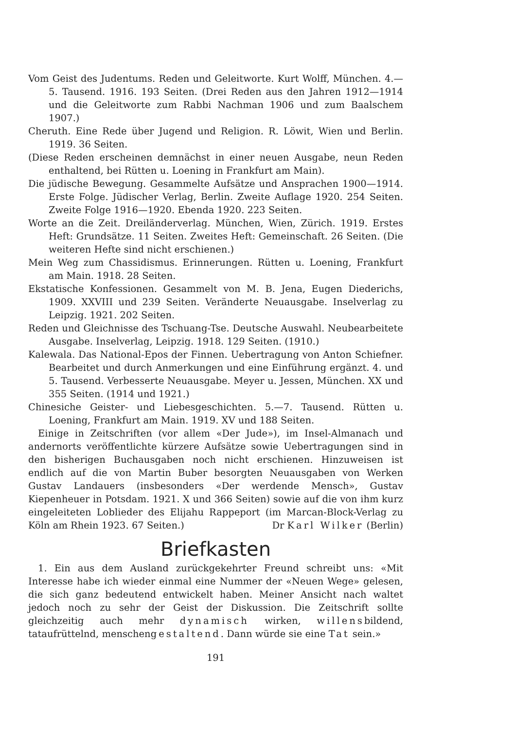Vom Geist des Judentums. Reden und Geleitworte. Kurt Wolff, München. 4.—5. Tausend. 1916. 193 Seiten. (Drei Reden aus den Jahren 1912—1914 und die Geleitworte zum Rabbi Nachman 1906 und zum Baalschem 1907.)
Cheruth. Eine Rede über Jugend und Religion. R. Löwit, Wien und Berlin. 1919. 36 Seiten.
(Diese Reden erscheinen demnächst in einer neuen Ausgabe, neun Reden enthaltend, bei Rütten u. Loening in Frankfurt am Main).
Die jüdische Bewegung. Gesammelte Aufsätze und Ansprachen 1900—1914. Erste Folge. Jüdischer Verlag, Berlin. Zweite Auflage 1920. 254 Seiten. Zweite Folge 1916—1920. Ebenda 1920. 223 Seiten.
Worte an die Zeit. Dreiländerverlag. München, Wien, Zürich. 1919. Erstes Heft: Grundsätze. 11 Seiten. Zweites Heft: Gemeinschaft. 26 Seiten. (Die weiteren Hefte sind nicht erschienen.)
Mein Weg zum Chassidismus. Erinnerungen. Rütten u. Loening, Frankfurt am Main. 1918. 28 Seiten.
Ekstatische Konfessionen. Gesammelt von M. B. Jena, Eugen Diederichs, 1909. XXVIII und 239 Seiten. Veränderte Neuausgabe. Inselverlag zu Leipzig. 1921. 202 Seiten.
Reden und Gleichnisse des Tschuang-Tse. Deutsche Auswahl. Neubearbeitete Ausgabe. Inselverlag, Leipzig. 1918. 129 Seiten. (1910.)
Kalewala. Das National-Epos der Finnen. Uebertragung von Anton Schiefner. Bearbeitet und durch Anmerkungen und eine Einführung ergänzt. 4. und 5. Tausend. Verbesserte Neuausgabe. Meyer u. Jessen, München. XX und 355 Seiten. (1914 und 1921.)
Chinesiche Geister- und Liebesgeschichten. 5.—7. Tausend. Rütten u. Loening, Frankfurt am Main. 1919. XV und 188 Seiten.
Einige in Zeitschriften (vor allem «Der Jude»), im Insel-Almanach und andernorts veröffentlichte kürzere Aufsätze sowie Uebertragungen sind in den bisherigen Buchausgaben noch nicht erschienen. Hinzuweisen ist endlich auf die von Martin Buber besorgten Neuausgaben von Werken Gustav Landauers (insbesonders «Der werdende Mensch», Gustav Kiepenheuer in Potsdam. 1921. X und 366 Seiten) sowie auf die von ihm kurz eingeleiteten Loblieder des Elijahu Rappeport (im Marcan-Block-Verlag zu Köln am Rhein 1923. 67 Seiten.) Dr Karl Wilker (Berlin)
Briefkasten
1. Ein aus dem Ausland zurückgekehrter Freund schreibt uns: «Mit Interesse habe ich wieder einmal eine Nummer der «Neuen Wege» gelesen, die sich ganz bedeutend entwickelt haben. Meiner Ansicht nach waltet jedoch noch zu sehr der Geist der Diskussion. Die Zeitschrift sollte gleichzeitig auch mehr dynamisch wirken, willensbildend, tataufrüttelnd, menschengestaltend. Dann würde sie eine Tat sein.»
191